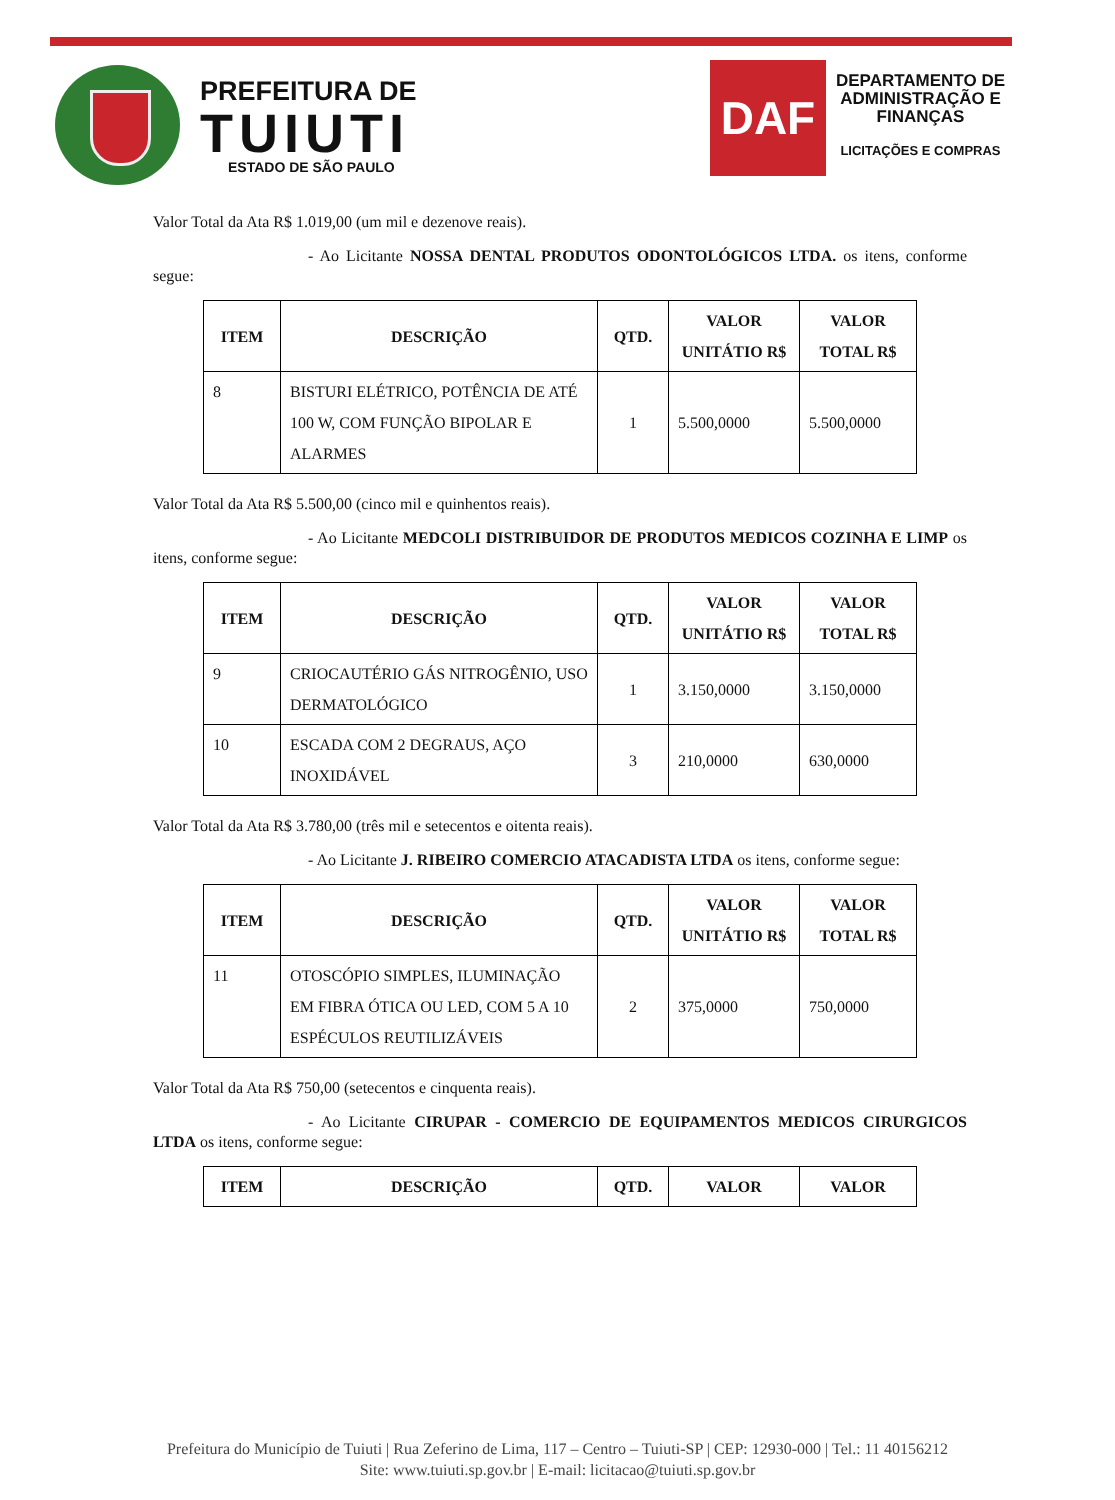PREFEITURA DE
TUIUTI
ESTADO DE SÃO PAULO
DAF
DEPARTAMENTO DE
ADMINISTRAÇÃO E
FINANÇAS
LICITAÇÕES E COMPRAS
Valor Total da Ata R$ 1.019,00 (um mil e dezenove reais).
- Ao Licitante NOSSA DENTAL PRODUTOS ODONTOLÓGICOS LTDA. os itens, conforme segue:
| ITEM | DESCRIÇÃO | QTD. | VALOR UNITÁTIO R$ | VALOR TOTAL R$ |
| --- | --- | --- | --- | --- |
| 8 | BISTURI ELÉTRICO, POTÊNCIA DE ATÉ 100 W, COM FUNÇÃO BIPOLAR E ALARMES | 1 | 5.500,0000 | 5.500,0000 |
Valor Total da Ata R$ 5.500,00 (cinco mil e quinhentos reais).
- Ao Licitante MEDCOLI DISTRIBUIDOR DE PRODUTOS MEDICOS COZINHA E LIMP os itens, conforme segue:
| ITEM | DESCRIÇÃO | QTD. | VALOR UNITÁTIO R$ | VALOR TOTAL R$ |
| --- | --- | --- | --- | --- |
| 9 | CRIOCAUTÉRIO GÁS NITROGÊNIO, USO DERMATOLÓGICO | 1 | 3.150,0000 | 3.150,0000 |
| 10 | ESCADA COM 2 DEGRAUS, AÇO INOXIDÁVEL | 3 | 210,0000 | 630,0000 |
Valor Total da Ata R$ 3.780,00 (três mil e setecentos e oitenta reais).
- Ao Licitante J. RIBEIRO COMERCIO ATACADISTA LTDA os itens, conforme segue:
| ITEM | DESCRIÇÃO | QTD. | VALOR UNITÁTIO R$ | VALOR TOTAL R$ |
| --- | --- | --- | --- | --- |
| 11 | OTOSCÓPIO SIMPLES, ILUMINAÇÃO EM FIBRA ÓTICA OU LED, COM 5 A 10 ESPÉCULOS REUTILIZÁVEIS | 2 | 375,0000 | 750,0000 |
Valor Total da Ata R$ 750,00 (setecentos e cinquenta reais).
- Ao Licitante CIRUPAR - COMERCIO DE EQUIPAMENTOS MEDICOS CIRURGICOS LTDA os itens, conforme segue:
| ITEM | DESCRIÇÃO | QTD. | VALOR | VALOR |
| --- | --- | --- | --- | --- |
Prefeitura do Município de Tuiuti | Rua Zeferino de Lima, 117 – Centro – Tuiuti-SP | CEP: 12930-000 | Tel.: 11 40156212
Site: www.tuiuti.sp.gov.br | E-mail: licitacao@tuiuti.sp.gov.br